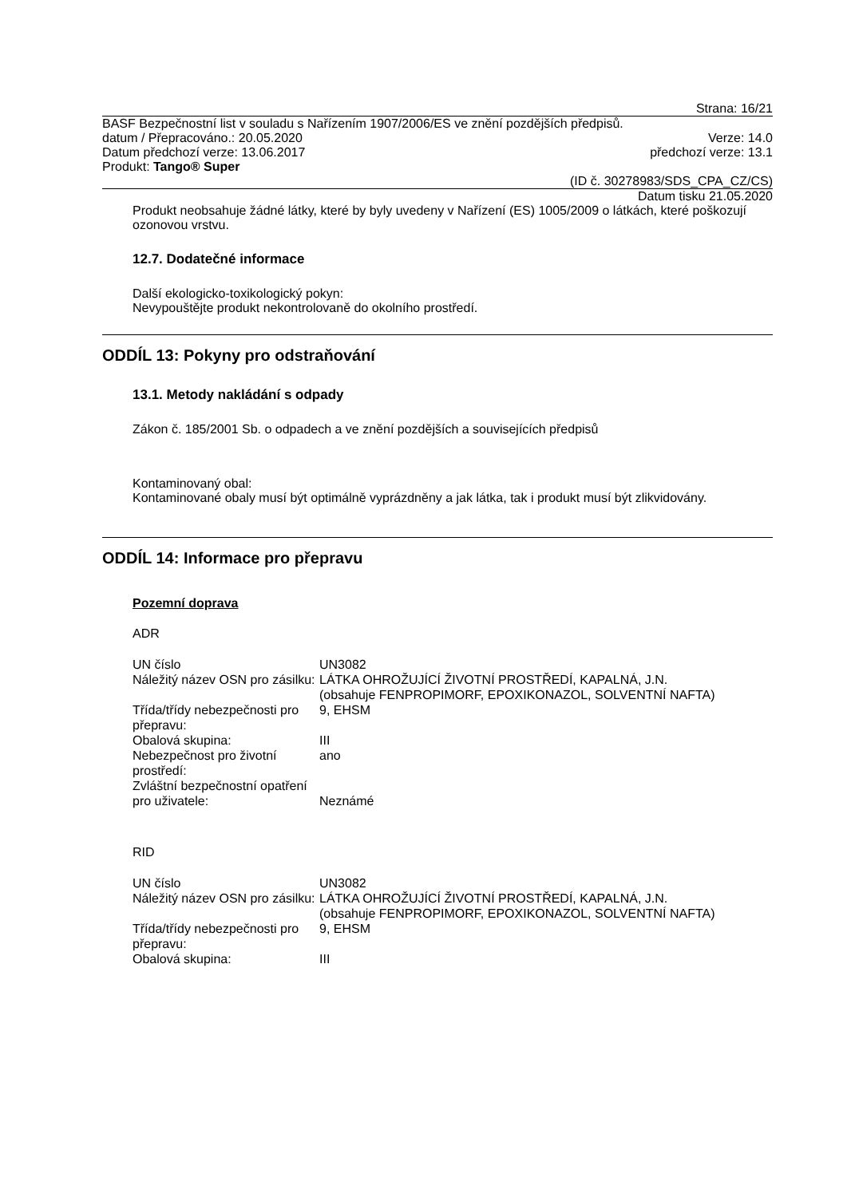Strana: 16/21
BASF Bezpečnostní list v souladu s Nařízením 1907/2006/ES ve znění pozdějších předpisů.
datum / Přepracováno.: 20.05.2020 Verze: 14.0
Datum předchozí verze: 13.06.2017 předchozí verze: 13.1
Produkt: Tango® Super
(ID č. 30278983/SDS_CPA_CZ/CS)
Datum tisku 21.05.2020
Produkt neobsahuje žádné látky, které by byly uvedeny v Nařízení (ES) 1005/2009 o látkách, které poškozují ozonovou vrstvu.
12.7. Dodatečné informace
Další ekologicko-toxikologický pokyn:
Nevypouštějte produkt nekontrolovaně do okolního prostředí.
ODDÍL 13: Pokyny pro odstraňování
13.1. Metody nakládání s odpady
Zákon č. 185/2001 Sb. o odpadech a ve znění pozdějších a souvisejících předpisů
Kontaminovaný obal:
Kontaminované obaly musí být optimálně vyprázdněny a jak látka, tak i produkt musí být zlikvidovány.
ODDÍL 14: Informace pro přepravu
Pozemní doprava
ADR
| UN číslo | UN3082 |
| Náležitý název OSN pro zásilku: | LÁTKA OHROŽUJÍCÍ ŽIVOTNÍ PROSTŘEDÍ, KAPALNÁ, J.N. (obsahuje FENPROPIMORF, EPOXIKONAZOL, SOLVENTNÍ NAFTA) |
| Třída/třídy nebezpečnosti pro přepravu: | 9, EHSM |
| Obalová skupina: | III |
| Nebezpečnost pro životní prostředí: | ano |
| Zvláštní bezpečnostní opatření pro uživatele: | Neznámé |
RID
| UN číslo | UN3082 |
| Náležitý název OSN pro zásilku: | LÁTKA OHROŽUJÍCÍ ŽIVOTNÍ PROSTŘEDÍ, KAPALNÁ, J.N. (obsahuje FENPROPIMORF, EPOXIKONAZOL, SOLVENTNÍ NAFTA) |
| Třída/třídy nebezpečnosti pro přepravu: | 9, EHSM |
| Obalová skupina: | III |